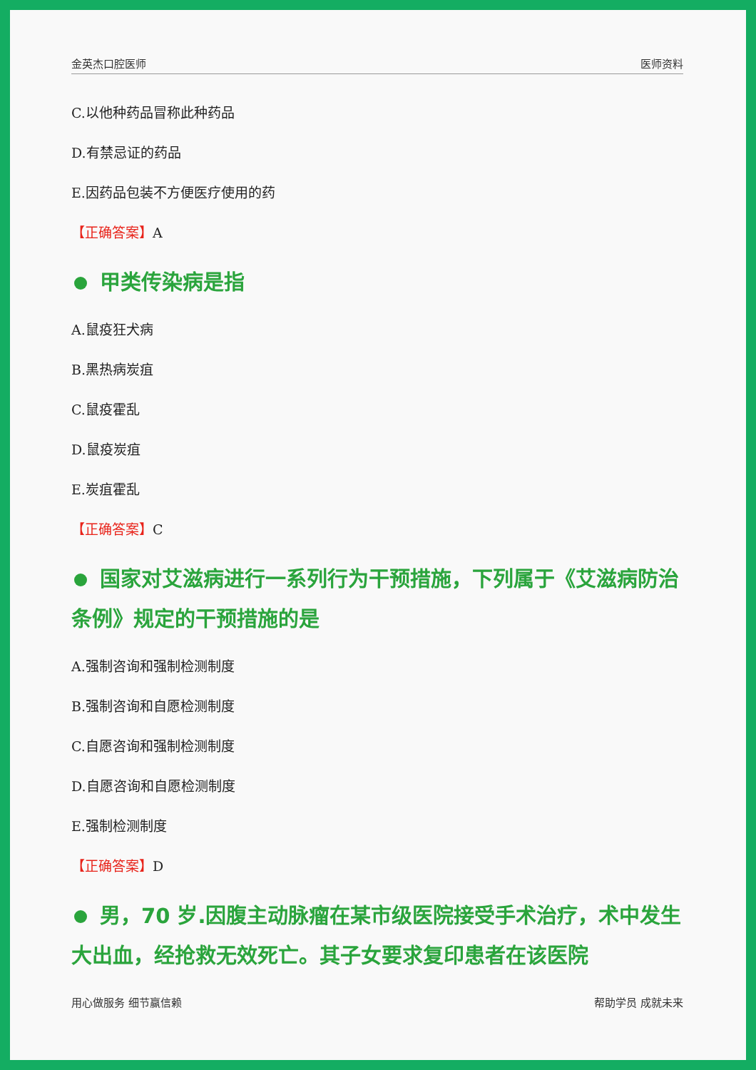金英杰口腔医师 医师资料
C.以他种药品冒称此种药品
D.有禁忌证的药品
E.因药品包装不方便医疗使用的药
【正确答案】A
甲类传染病是指
A.鼠疫狂犬病
B.黑热病炭疽
C.鼠疫霍乱
D.鼠疫炭疽
E.炭疽霍乱
【正确答案】C
国家对艾滋病进行一系列行为干预措施，下列属于《艾滋病防治条例》规定的干预措施的是
A.强制咨询和强制检测制度
B.强制咨询和自愿检测制度
C.自愿咨询和强制检测制度
D.自愿咨询和自愿检测制度
E.强制检测制度
【正确答案】D
男，70 岁.因腹主动脉瘤在某市级医院接受手术治疗，术中发生大出血，经抢救无效死亡。其子女要求复印患者在该医院
用心做服务 细节赢信赖 帮助学员 成就未来